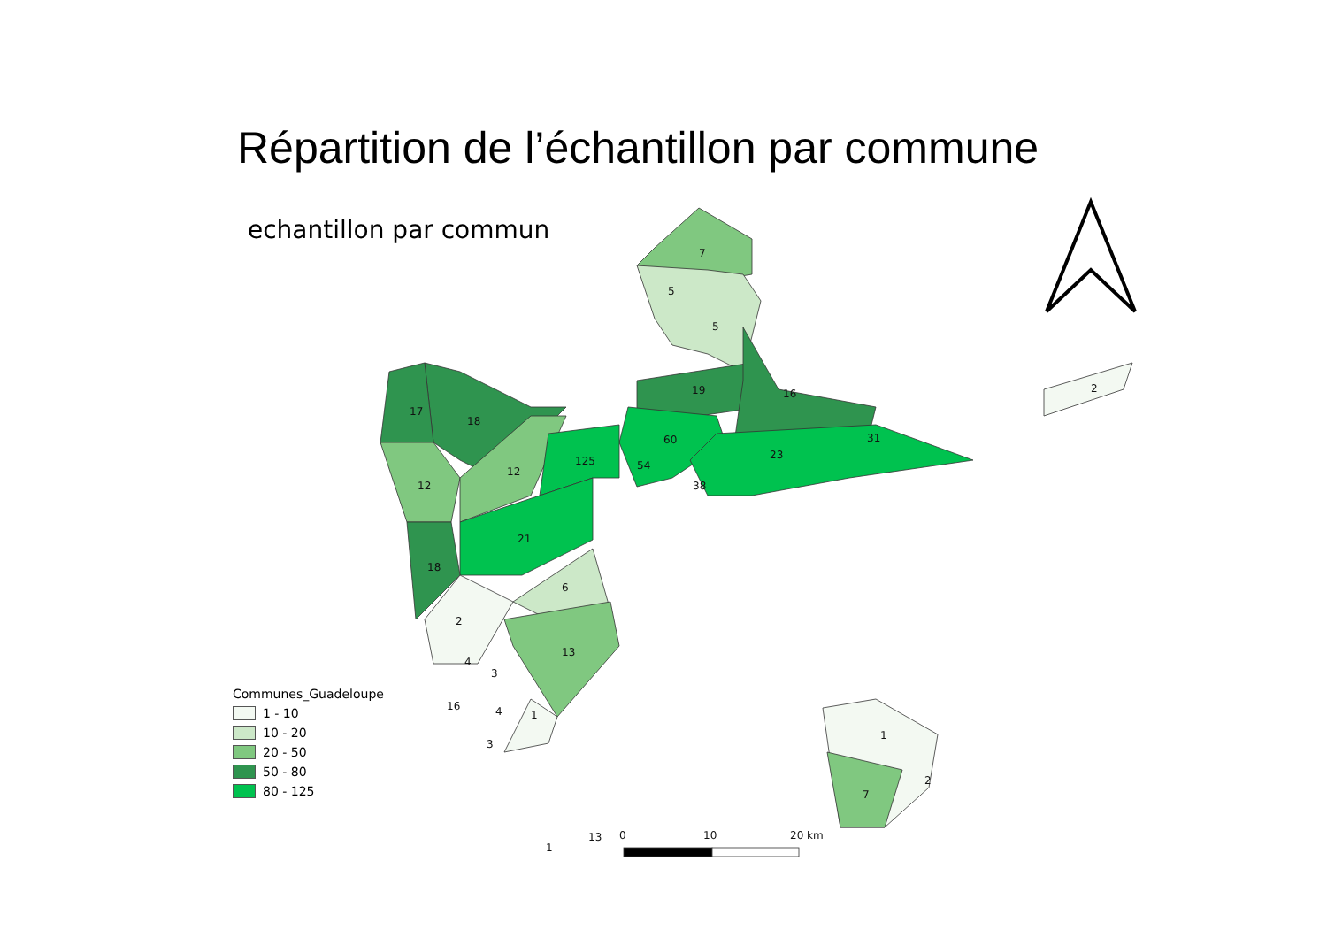Répartition de l’échantillon par commune
echantillon par commun
7
5
5
19
16
60
23
31
54
38
125
12
17
18
12
21
18
6
2
13
4
3
16
4
1
3
2
1
2
7
1
13
0
10
20 km
Communes_Guadeloupe
1 - 10
10 - 20
20 - 50
50 - 80
80 - 125